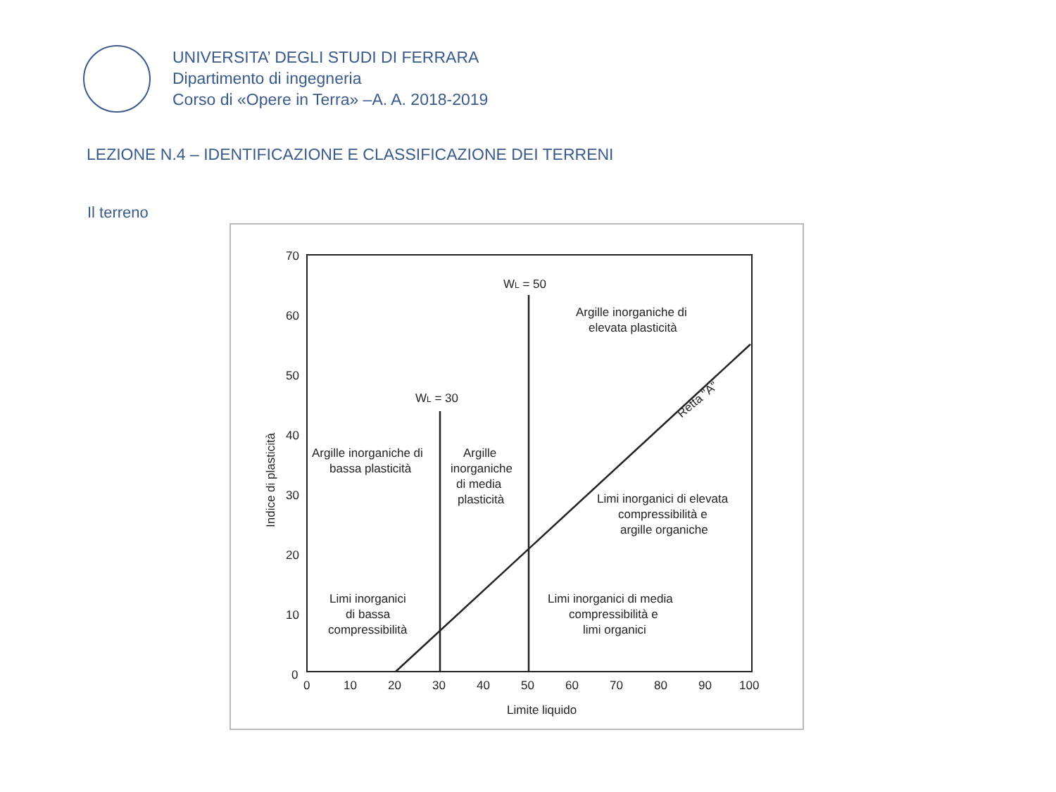UNIVERSITA’ DEGLI STUDI DI FERRARA
Dipartimento di ingegneria
Corso di «Opere in Terra» –A. A. 2018-2019
LEZIONE N.4 – IDENTIFICAZIONE E CLASSIFICAZIONE DEI TERRENI
Il terreno
70
60
50
40
30
20
10
0
0
10
20
30
40
50
60
70
80
90
100
Limite liquido
Indice di plasticità
WL = 50
WL = 30
Argille inorganiche di
elevata plasticità
Retta "A"
Argille inorganiche di
bassa plasticità
Argille
inorganiche
di media
plasticità
Limi inorganici di elevata
compressibilità e
argille organiche
Limi inorganici
di bassa
compressibilità
Limi inorganici di media
compressibilità e
limi organici